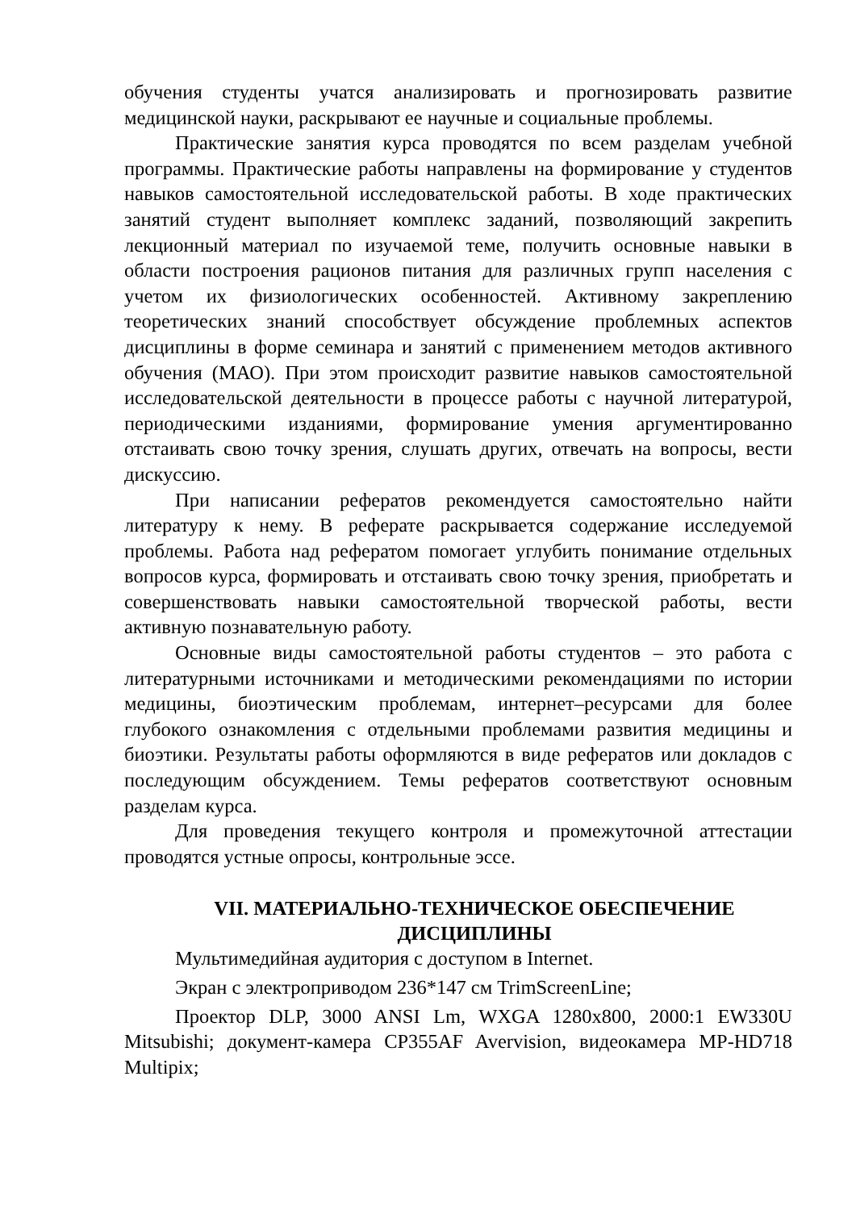обучения студенты учатся анализировать и прогнозировать развитие медицинской науки, раскрывают ее научные и социальные проблемы.
Практические занятия курса проводятся по всем разделам учебной программы. Практические работы направлены на формирование у студентов навыков самостоятельной исследовательской работы. В ходе практических занятий студент выполняет комплекс заданий, позволяющий закрепить лекционный материал по изучаемой теме, получить основные навыки в области построения рационов питания для различных групп населения с учетом их физиологических особенностей. Активному закреплению теоретических знаний способствует обсуждение проблемных аспектов дисциплины в форме семинара и занятий с применением методов активного обучения (МАО). При этом происходит развитие навыков самостоятельной исследовательской деятельности в процессе работы с научной литературой, периодическими изданиями, формирование умения аргументированно отстаивать свою точку зрения, слушать других, отвечать на вопросы, вести дискуссию.
При написании рефератов рекомендуется самостоятельно найти литературу к нему. В реферате раскрывается содержание исследуемой проблемы. Работа над рефератом помогает углубить понимание отдельных вопросов курса, формировать и отстаивать свою точку зрения, приобретать и совершенствовать навыки самостоятельной творческой работы, вести активную познавательную работу.
Основные виды самостоятельной работы студентов – это работа с литературными источниками и методическими рекомендациями по истории медицины, биоэтическим проблемам, интернет–ресурсами для более глубокого ознакомления с отдельными проблемами развития медицины и биоэтики. Результаты работы оформляются в виде рефератов или докладов с последующим обсуждением. Темы рефератов соответствуют основным разделам курса.
Для проведения текущего контроля и промежуточной аттестации проводятся устные опросы, контрольные эссе.
VII. МАТЕРИАЛЬНО-ТЕХНИЧЕСКОЕ ОБЕСПЕЧЕНИЕ
ДИСЦИПЛИНЫ
Мультимедийная аудитория с доступом в Internet.
Экран с электроприводом 236*147 см TrimScreenLine;
Проектор DLP, 3000 ANSI Lm, WXGA 1280x800, 2000:1 EW330U Mitsubishi; документ-камера CP355AF Avervision, видеокамера MP-HD718 Multipix;